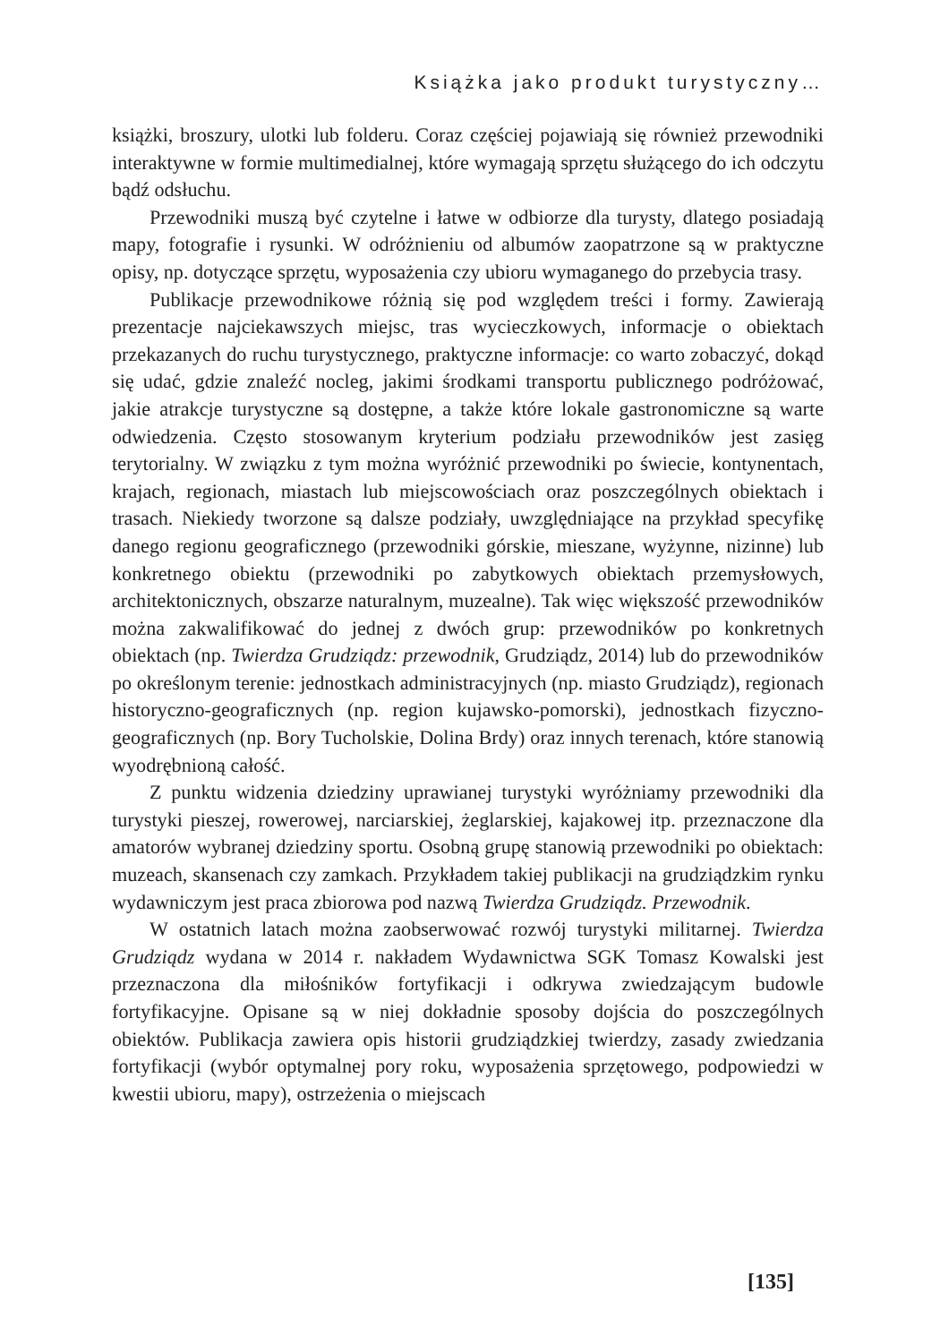Książka jako produkt turystyczny…
książki, broszury, ulotki lub folderu. Coraz częściej pojawiają się również przewodniki interaktywne w formie multimedialnej, które wymagają sprzętu służącego do ich odczytu bądź odsłuchu.
Przewodniki muszą być czytelne i łatwe w odbiorze dla turysty, dlatego posiadają mapy, fotografie i rysunki. W odróżnieniu od albumów zaopatrzone są w praktyczne opisy, np. dotyczące sprzętu, wyposażenia czy ubioru wymaganego do przebycia trasy.
Publikacje przewodnikowe różnią się pod względem treści i formy. Zawierają prezentacje najciekawszych miejsc, tras wycieczkowych, informacje o obiektach przekazanych do ruchu turystycznego, praktyczne informacje: co warto zobaczyć, dokąd się udać, gdzie znaleźć nocleg, jakimi środkami transportu publicznego podróżować, jakie atrakcje turystyczne są dostępne, a także które lokale gastronomiczne są warte odwiedzenia. Często stosowanym kryterium podziału przewodników jest zasięg terytorialny. W związku z tym można wyróżnić przewodniki po świecie, kontynentach, krajach, regionach, miastach lub miejscowościach oraz poszczególnych obiektach i trasach. Niekiedy tworzone są dalsze podziały, uwzględniające na przykład specyfikę danego regionu geograficznego (przewodniki górskie, mieszane, wyżynne, nizinne) lub konkretnego obiektu (przewodniki po zabytkowych obiektach przemysłowych, architektonicznych, obszarze naturalnym, muzealne). Tak więc większość przewodników można zakwalifikować do jednej z dwóch grup: przewodników po konkretnych obiektach (np. Twierdza Grudziądz: przewodnik, Grudziądz, 2014) lub do przewodników po określonym terenie: jednostkach administracyjnych (np. miasto Grudziądz), regionach historyczno-geograficznych (np. region kujawsko-pomorski), jednostkach fizyczno-geograficznych (np. Bory Tucholskie, Dolina Brdy) oraz innych terenach, które stanowią wyodrębnioną całość.
Z punktu widzenia dziedziny uprawianej turystyki wyróżniamy przewodniki dla turystyki pieszej, rowerowej, narciarskiej, żeglarskiej, kajakowej itp. przeznaczone dla amatorów wybranej dziedziny sportu. Osobną grupę stanowią przewodniki po obiektach: muzeach, skansenach czy zamkach. Przykładem takiej publikacji na grudziądzkim rynku wydawniczym jest praca zbiorowa pod nazwą Twierdza Grudziądz. Przewodnik.
W ostatnich latach można zaobserwować rozwój turystyki militarnej. Twierdza Grudziądz wydana w 2014 r. nakładem Wydawnictwa SGK Tomasz Kowalski jest przeznaczona dla miłośników fortyfikacji i odkrywa zwiedzającym budowle fortyfikacyjne. Opisane są w niej dokładnie sposoby dojścia do poszczególnych obiektów. Publikacja zawiera opis historii grudziądzkiej twierdzy, zasady zwiedzania fortyfikacji (wybór optymalnej pory roku, wyposażenia sprzętowego, podpowiedzi w kwestii ubioru, mapy), ostrzeżenia o miejscach
[135]